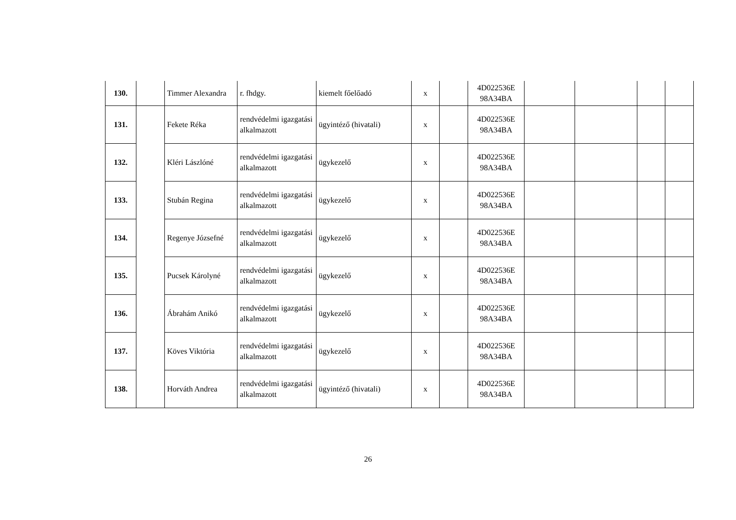| 130. | | Timmer Alexandra | r. fhdgy. | kiemelt főelőadó | x | | 4D022536E 98A34BA | | | | |
| 131. | | Fekete Réka | rendvédelmi igazgatási alkalmazott | ügyintéző (hivatali) | x | | 4D022536E 98A34BA | | | | |
| 132. | | Kléri Lászlóné | rendvédelmi igazgatási alkalmazott | ügykezelő | x | | 4D022536E 98A34BA | | | | |
| 133. | | Stubán Regina | rendvédelmi igazgatási alkalmazott | ügykezelő | x | | 4D022536E 98A34BA | | | | |
| 134. | | Regenye Józsefné | rendvédelmi igazgatási alkalmazott | ügykezelő | x | | 4D022536E 98A34BA | | | | |
| 135. | | Pucsek Károlyné | rendvédelmi igazgatási alkalmazott | ügykezelő | x | | 4D022536E 98A34BA | | | | |
| 136. | | Ábrahám Anikó | rendvédelmi igazgatási alkalmazott | ügykezelő | x | | 4D022536E 98A34BA | | | | |
| 137. | | Köves Viktória | rendvédelmi igazgatási alkalmazott | ügykezelő | x | | 4D022536E 98A34BA | | | | |
| 138. | | Horváth Andrea | rendvédelmi igazgatási alkalmazott | ügyintéző (hivatali) | x | | 4D022536E 98A34BA | | | | |
26